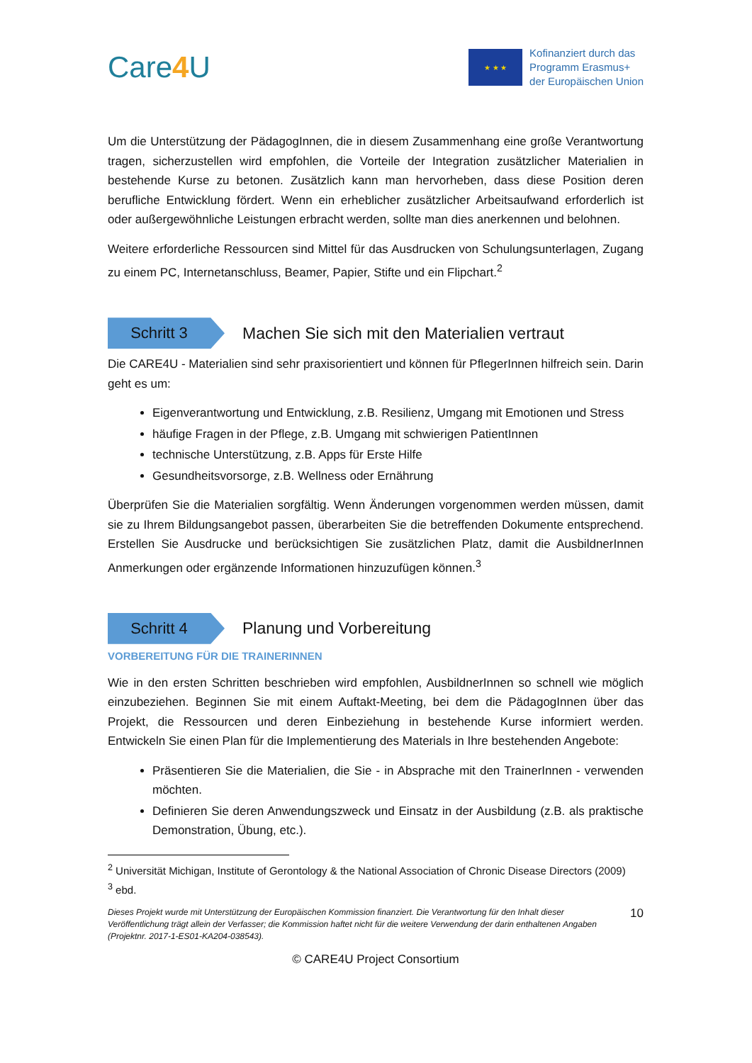Care4 U
★ ★ ★
Kofinanziert durch das
Programm Erasmus+
der Europäischen Union
Um die Unterstützung der PädagogInnen, die in diesem Zusammenhang eine große Verantwortung tragen, sicherzustellen wird empfohlen, die Vorteile der Integration zusätzlicher Materialien in bestehende Kurse zu betonen. Zusätzlich kann man hervorheben, dass diese Position deren berufliche Entwicklung fördert. Wenn ein erheblicher zusätzlicher Arbeitsaufwand erforderlich ist oder außergewöhnliche Leistungen erbracht werden, sollte man dies anerkennen und belohnen.
Weitere erforderliche Ressourcen sind Mittel für das Ausdrucken von Schulungsunterlagen, Zugang zu einem PC, Internetanschluss, Beamer, Papier, Stifte und ein Flipchart.<sup>2</sup>
Schritt 3
Machen Sie sich mit den Materialien vertraut
Die CARE4U - Materialien sind sehr praxisorientiert und können für PflegerInnen hilfreich sein. Darin geht es um:
Eigenverantwortung und Entwicklung, z.B. Resilienz, Umgang mit Emotionen und Stress
häufige Fragen in der Pflege, z.B. Umgang mit schwierigen PatientInnen
technische Unterstützung, z.B. Apps für Erste Hilfe
Gesundheitsvorsorge, z.B. Wellness oder Ernährung
Überprüfen Sie die Materialien sorgfältig. Wenn Änderungen vorgenommen werden müssen, damit sie zu Ihrem Bildungsangebot passen, überarbeiten Sie die betreffenden Dokumente entsprechend. Erstellen Sie Ausdrucke und berücksichtigen Sie zusätzlichen Platz, damit die AusbildnerInnen Anmerkungen oder ergänzende Informationen hinzuzufügen können.<sup>3</sup>
Schritt 4
Planung und Vorbereitung
VORBEREITUNG FÜR DIE TRAINERINNEN
Wie in den ersten Schritten beschrieben wird empfohlen, AusbildnerInnen so schnell wie möglich einzubeziehen. Beginnen Sie mit einem Auftakt-Meeting, bei dem die PädagogInnen über das Projekt, die Ressourcen und deren Einbeziehung in bestehende Kurse informiert werden. Entwickeln Sie einen Plan für die Implementierung des Materials in Ihre bestehenden Angebote:
Präsentieren Sie die Materialien, die Sie - in Absprache mit den TrainerInnen - verwenden möchten.
Definieren Sie deren Anwendungszweck und Einsatz in der Ausbildung (z.B. als praktische Demonstration, Übung, etc.).
<sup>2</sup> Universität Michigan, Institute of Gerontology & the National Association of Chronic Disease Directors (2009)
<sup>3</sup> ebd.
Dieses Projekt wurde mit Unterstützung der Europäischen Kommission finanziert. Die Verantwortung für den Inhalt dieser Veröffentlichung trägt allein der Verfasser; die Kommission haftet nicht für die weitere Verwendung der darin enthaltenen Angaben (Projektnr. 2017-1-ES01-KA204-038543). 10
© CARE4U Project Consortium